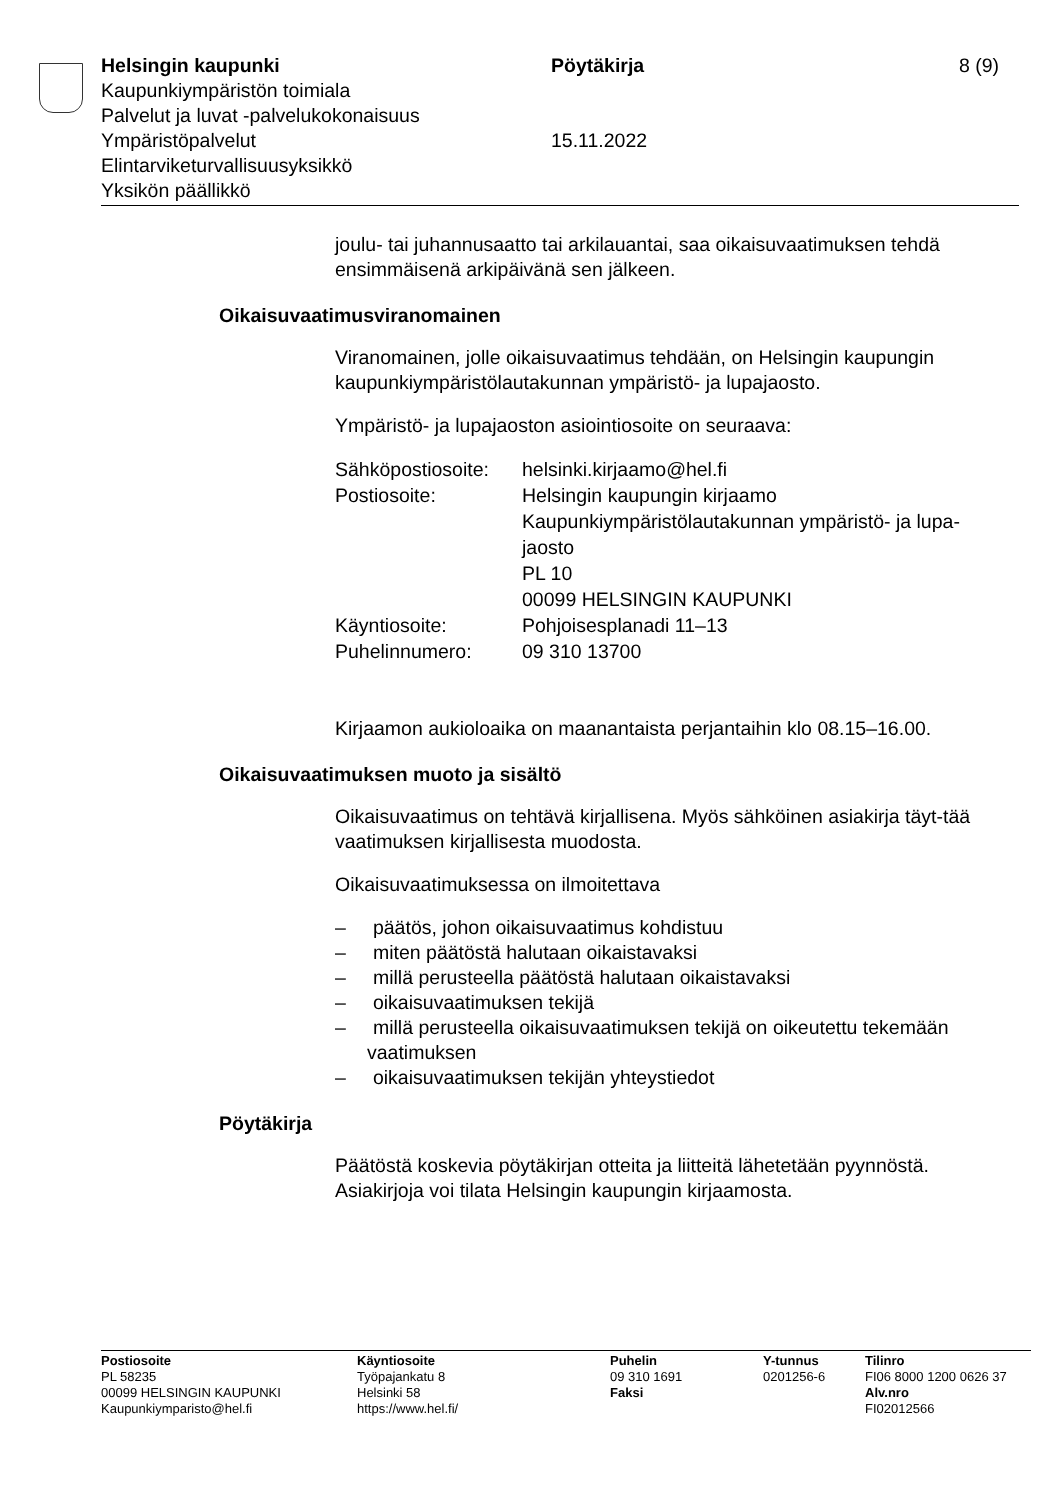Helsingin kaupunki
Kaupunkiympäristön toimiala
Palvelut ja luvat -palvelukokonaisuus
Ympäristöpalvelut
Elintarviketurvallisuusyksikkö
Yksikön päällikkö
Pöytäkirja
15.11.2022
8 (9)
joulu- tai juhannusaatto tai arkilauantai, saa oikaisuvaatimuksen tehdä ensimmäisenä arkipäivänä sen jälkeen.
Oikaisuvaatimusviranomainen
Viranomainen, jolle oikaisuvaatimus tehdään, on Helsingin kaupungin kaupunkiympäristölautakunnan ympäristö- ja lupajaosto.
Ympäristö- ja lupajaoston asiointiosoite on seuraava:
| Sähköpostiosoite: | helsinki.kirjaamo@hel.fi |
| Postiosoite: | Helsingin kaupungin kirjaamo Kaupunkiympäristölautakunnan ympäristö- ja lupa- jaosto PL 10 00099 HELSINGIN KAUPUNKI |
| Käyntiosoite: | Pohjoisesplanadi 11–13 |
| Puhelinnumero: | 09 310 13700 |
Kirjaamon aukioloaika on maanantaista perjantaihin klo 08.15–16.00.
Oikaisuvaatimuksen muoto ja sisältö
Oikaisuvaatimus on tehtävä kirjallisena. Myös sähköinen asiakirja täyt-tää vaatimuksen kirjallisesta muodosta.
Oikaisuvaatimuksessa on ilmoitettava
– päätös, johon oikaisuvaatimus kohdistuu
– miten päätöstä halutaan oikaistavaksi
– millä perusteella päätöstä halutaan oikaistavaksi
– oikaisuvaatimuksen tekijä
– millä perusteella oikaisuvaatimuksen tekijä on oikeutettu tekemään vaatimuksen
– oikaisuvaatimuksen tekijän yhteystiedot
Pöytäkirja
Päätöstä koskevia pöytäkirjan otteita ja liitteitä lähetetään pyynnöstä. Asiakirjoja voi tilata Helsingin kaupungin kirjaamosta.
Postiosoite
PL 58235
00099 HELSINGIN KAUPUNKI
Kaupunkiymparisto@hel.fi
Käyntiosoite
Työpajankatu 8
Helsinki 58
https://www.hel.fi/
Puhelin
09 310 1691
Faksi
Y-tunnus
0201256-6
Tilinro
FI06 8000 1200 0626 37
Alv.nro
FI02012566